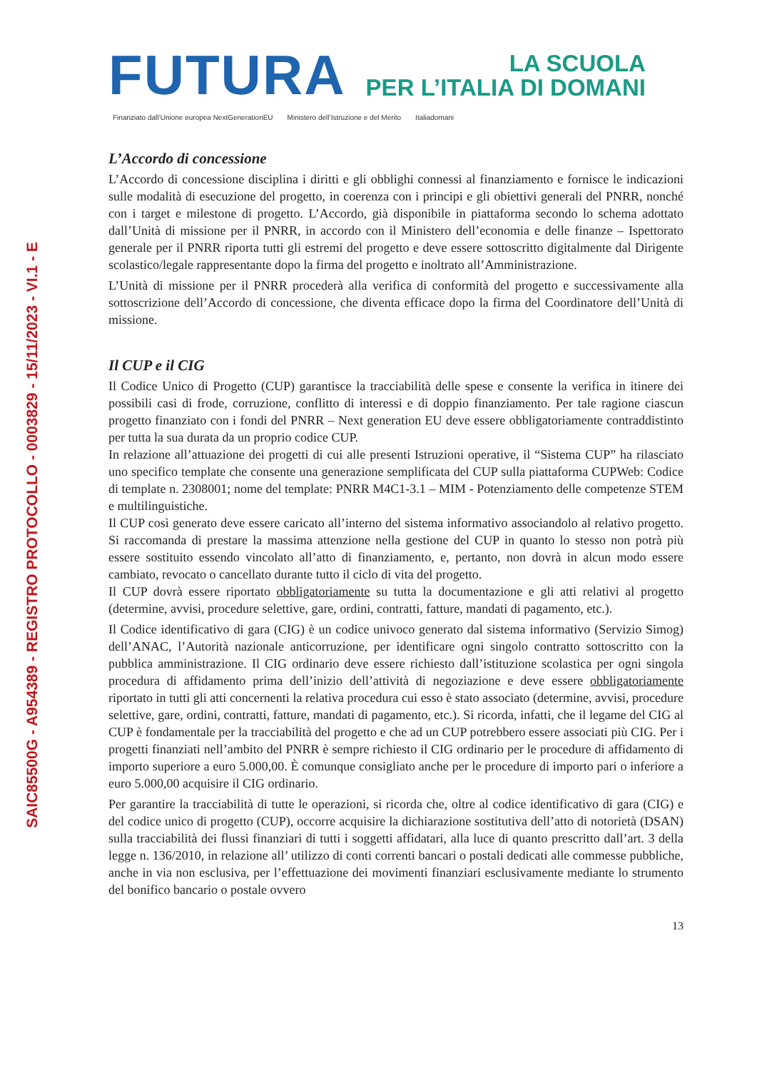SAIC85500G - A954389 - REGISTRO PROTOCOLLO - 0003829 - 15/11/2023 - VI.1 - E
FUTURA
LA SCUOLA
PER L’ITALIA DI DOMANI
Finanziato dall’Unione europea NextGenerationEU Ministero dell’Istruzione e del Merito Italiadomani
L’Accordo di concessione
L’Accordo di concessione disciplina i diritti e gli obblighi connessi al finanziamento e fornisce le indicazioni sulle modalità di esecuzione del progetto, in coerenza con i principi e gli obiettivi generali del PNRR, nonché con i target e milestone di progetto. L’Accordo, già disponibile in piattaforma secondo lo schema adottato dall’Unità di missione per il PNRR, in accordo con il Ministero dell’economia e delle finanze – Ispettorato generale per il PNRR riporta tutti gli estremi del progetto e deve essere sottoscritto digitalmente dal Dirigente scolastico/legale rappresentante dopo la firma del progetto e inoltrato all’Amministrazione.
L’Unità di missione per il PNRR procederà alla verifica di conformità del progetto e successivamente alla sottoscrizione dell’Accordo di concessione, che diventa efficace dopo la firma del Coordinatore dell’Unità di missione.
Il CUP e il CIG
Il Codice Unico di Progetto (CUP) garantisce la tracciabilità delle spese e consente la verifica in itinere dei possibili casi di frode, corruzione, conflitto di interessi e di doppio finanziamento. Per tale ragione ciascun progetto finanziato con i fondi del PNRR – Next generation EU deve essere obbligatoriamente contraddistinto per tutta la sua durata da un proprio codice CUP.
In relazione all’attuazione dei progetti di cui alle presenti Istruzioni operative, il “Sistema CUP” ha rilasciato uno specifico template che consente una generazione semplificata del CUP sulla piattaforma CUPWeb: Codice di template n. 2308001; nome del template: PNRR M4C1-3.1 – MIM - Potenziamento delle competenze STEM e multilinguistiche.
Il CUP così generato deve essere caricato all’interno del sistema informativo associandolo al relativo progetto. Si raccomanda di prestare la massima attenzione nella gestione del CUP in quanto lo stesso non potrà più essere sostituito essendo vincolato all’atto di finanziamento, e, pertanto, non dovrà in alcun modo essere cambiato, revocato o cancellato durante tutto il ciclo di vita del progetto.
Il CUP dovrà essere riportato obbligatoriamente su tutta la documentazione e gli atti relativi al progetto (determine, avvisi, procedure selettive, gare, ordini, contratti, fatture, mandati di pagamento, etc.).
Il Codice identificativo di gara (CIG) è un codice univoco generato dal sistema informativo (Servizio Simog) dell’ANAC, l’Autorità nazionale anticorruzione, per identificare ogni singolo contratto sottoscritto con la pubblica amministrazione. Il CIG ordinario deve essere richiesto dall’istituzione scolastica per ogni singola procedura di affidamento prima dell’inizio dell’attività di negoziazione e deve essere obbligatoriamente riportato in tutti gli atti concernenti la relativa procedura cui esso è stato associato (determine, avvisi, procedure selettive, gare, ordini, contratti, fatture, mandati di pagamento, etc.). Si ricorda, infatti, che il legame del CIG al CUP è fondamentale per la tracciabilità del progetto e che ad un CUP potrebbero essere associati più CIG. Per i progetti finanziati nell’ambito del PNRR è sempre richiesto il CIG ordinario per le procedure di affidamento di importo superiore a euro 5.000,00. È comunque consigliato anche per le procedure di importo pari o inferiore a euro 5.000,00 acquisire il CIG ordinario.
Per garantire la tracciabilità di tutte le operazioni, si ricorda che, oltre al codice identificativo di gara (CIG) e del codice unico di progetto (CUP), occorre acquisire la dichiarazione sostitutiva dell’atto di notorietà (DSAN) sulla tracciabilità dei flussi finanziari di tutti i soggetti affidatari, alla luce di quanto prescritto dall’art. 3 della legge n. 136/2010, in relazione all’ utilizzo di conti correnti bancari o postali dedicati alle commesse pubbliche, anche in via non esclusiva, per l’effettuazione dei movimenti finanziari esclusivamente mediante lo strumento del bonifico bancario o postale ovvero
13